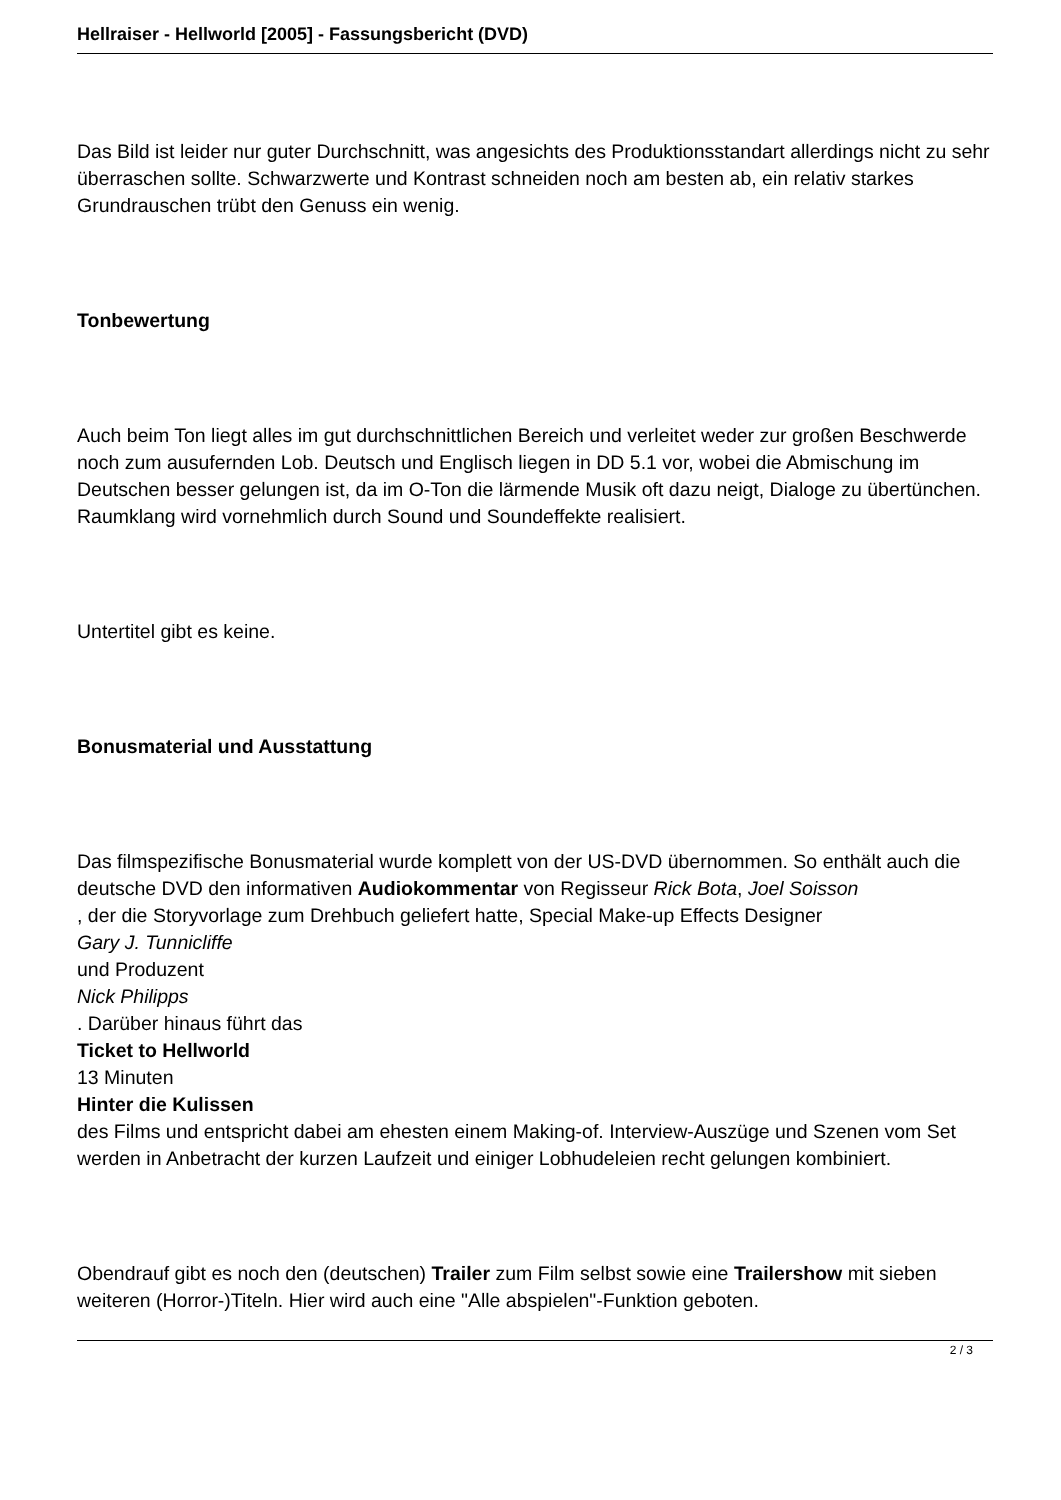Hellraiser - Hellworld [2005] - Fassungsbericht (DVD)
Das Bild ist leider nur guter Durchschnitt, was angesichts des Produktionsstandart allerdings nicht zu sehr überraschen sollte. Schwarzwerte und Kontrast schneiden noch am besten ab, ein relativ starkes Grundrauschen trübt den Genuss ein wenig.
Tonbewertung
Auch beim Ton liegt alles im gut durchschnittlichen Bereich und verleitet weder zur großen Beschwerde noch zum ausufernden Lob. Deutsch und Englisch liegen in DD 5.1 vor, wobei die Abmischung im Deutschen besser gelungen ist, da im O-Ton die lärmende Musik oft dazu neigt, Dialoge zu übertünchen. Raumklang wird vornehmlich durch Sound und Soundeffekte realisiert.
Untertitel gibt es keine.
Bonusmaterial und Ausstattung
Das filmspezifische Bonusmaterial wurde komplett von der US-DVD übernommen. So enthält auch die deutsche DVD den informativen Audiokommentar von Regisseur Rick Bota, Joel Soisson
, der die Storyvorlage zum Drehbuch geliefert hatte, Special Make-up Effects Designer
Gary J. Tunnicliffe
und Produzent
Nick Philipps
. Darüber hinaus führt das
Ticket to Hellworld
13 Minuten
Hinter die Kulissen
des Films und entspricht dabei am ehesten einem Making-of. Interview-Auszüge und Szenen vom Set werden in Anbetracht der kurzen Laufzeit und einiger Lobhudeleien recht gelungen kombiniert.
Obendrauf gibt es noch den (deutschen) Trailer zum Film selbst sowie eine Trailershow mit sieben weiteren (Horror-)Titeln. Hier wird auch eine "Alle abspielen"-Funktion geboten.
2 / 3